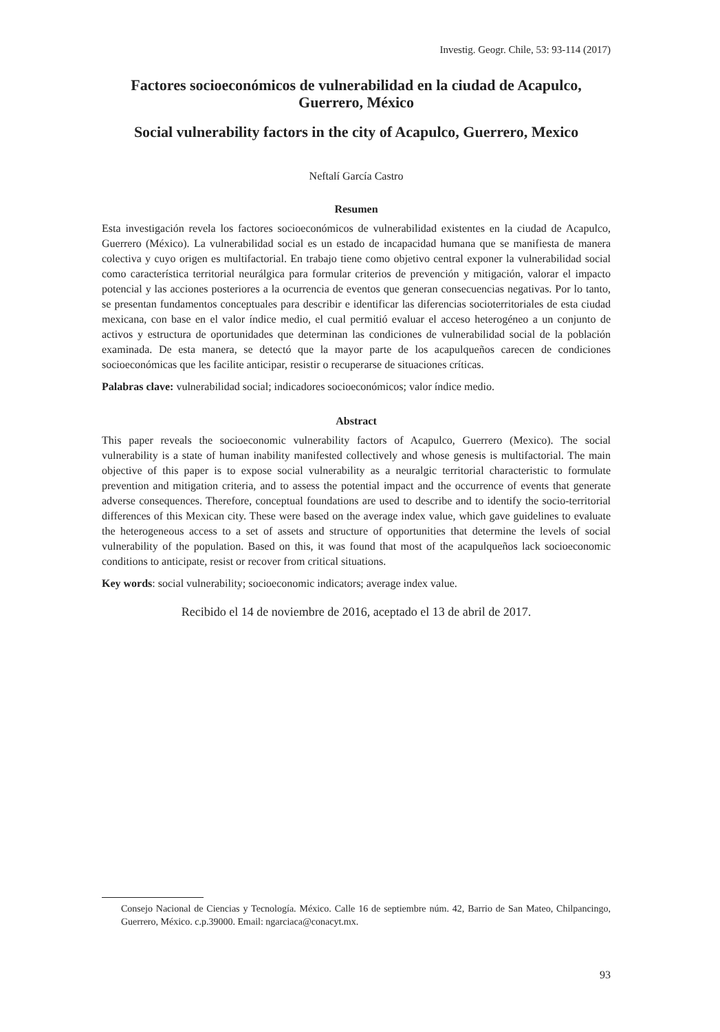Investig. Geogr. Chile, 53: 93-114 (2017)
Factores socioeconómicos de vulnerabilidad en la ciudad de Acapulco, Guerrero, México
Social vulnerability factors in the city of Acapulco, Guerrero, Mexico
Neftalí García Castro
Resumen
Esta investigación revela los factores socioeconómicos de vulnerabilidad existentes en la ciudad de Acapulco, Guerrero (México). La vulnerabilidad social es un estado de incapacidad humana que se manifiesta de manera colectiva y cuyo origen es multifactorial. En trabajo tiene como objetivo central exponer la vulnerabilidad social como característica territorial neurálgica para formular criterios de prevención y mitigación, valorar el impacto potencial y las acciones posteriores a la ocurrencia de eventos que generan consecuencias negativas. Por lo tanto, se presentan fundamentos conceptuales para describir e identificar las diferencias socioterritoriales de esta ciudad mexicana, con base en el valor índice medio, el cual permitió evaluar el acceso heterogéneo a un conjunto de activos y estructura de oportunidades que determinan las condiciones de vulnerabilidad social de la población examinada. De esta manera, se detectó que la mayor parte de los acapulqueños carecen de condiciones socioeconómicas que les facilite anticipar, resistir o recuperarse de situaciones críticas.
Palabras clave: vulnerabilidad social; indicadores socioeconómicos; valor índice medio.
Abstract
This paper reveals the socioeconomic vulnerability factors of Acapulco, Guerrero (Mexico). The social vulnerability is a state of human inability manifested collectively and whose genesis is multifactorial. The main objective of this paper is to expose social vulnerability as a neuralgic territorial characteristic to formulate prevention and mitigation criteria, and to assess the potential impact and the occurrence of events that generate adverse consequences. Therefore, conceptual foundations are used to describe and to identify the socio-territorial differences of this Mexican city. These were based on the average index value, which gave guidelines to evaluate the heterogeneous access to a set of assets and structure of opportunities that determine the levels of social vulnerability of the population. Based on this, it was found that most of the acapulqueños lack socioeconomic conditions to anticipate, resist or recover from critical situations.
Key words: social vulnerability; socioeconomic indicators; average index value.
Recibido el 14 de noviembre de 2016, aceptado el 13 de abril de 2017.
Consejo Nacional de Ciencias y Tecnología. México. Calle 16 de septiembre núm. 42, Barrio de San Mateo, Chilpancingo, Guerrero, México. c.p.39000. Email: ngarciaca@conacyt.mx.
93